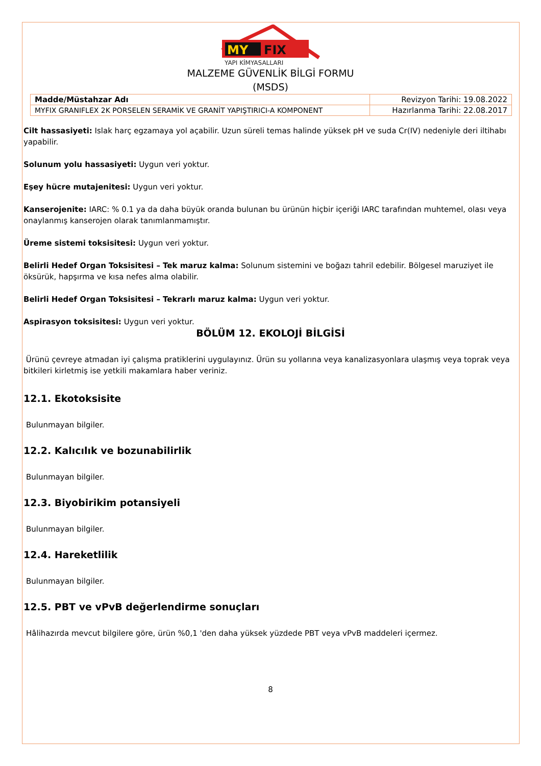MY
FIX
YAPI KİMYASALLARI
MALZEME GÜVENLİK BİLGİ FORMU
(MSDS)
| Madde/Müstahzar Adı | Revizyon Tarihi: 19.08.2022 |
| MYFIX GRANIFLEX 2K PORSELEN SERAMİK VE GRANİT YAPIŞTIRICI-A KOMPONENT | Hazırlanma Tarihi: 22.08.2017 |
Cilt hassasiyeti: Islak harç egzamaya yol açabilir. Uzun süreli temas halinde yüksek pH ve suda Cr(IV) nedeniyle deri iltihabı yapabilir.
Solunum yolu hassasiyeti: Uygun veri yoktur.
Eşey hücre mutajenitesi: Uygun veri yoktur.
Kanserojenite: IARC: % 0.1 ya da daha büyük oranda bulunan bu ürünün hiçbir içeriği IARC tarafından muhtemel, olası veya onaylanmış kanserojen olarak tanımlanmamıştır.
Üreme sistemi toksisitesi: Uygun veri yoktur.
Belirli Hedef Organ Toksisitesi – Tek maruz kalma: Solunum sistemini ve boğazı tahril edebilir. Bölgesel maruziyet ile öksürük, hapşırma ve kısa nefes alma olabilir.
Belirli Hedef Organ Toksisitesi – Tekrarlı maruz kalma: Uygun veri yoktur.
Aspirasyon toksisitesi: Uygun veri yoktur.
BÖLÜM 12. EKOLOJİ BİLGİSİ
Ürünü çevreye atmadan iyi çalışma pratiklerini uygulayınız. Ürün su yollarına veya kanalizasyonlara ulaşmış veya toprak veya bitkileri kirletmiş ise yetkili makamlara haber veriniz.
12.1. Ekotoksisite
Bulunmayan bilgiler.
12.2. Kalıcılık ve bozunabilirlik
Bulunmayan bilgiler.
12.3. Biyobirikim potansiyeli
Bulunmayan bilgiler.
12.4. Hareketlilik
Bulunmayan bilgiler.
12.5. PBT ve vPvB değerlendirme sonuçları
Hâlihazırda mevcut bilgilere göre, ürün %0,1 'den daha yüksek yüzdede PBT veya vPvB maddeleri içermez.
8